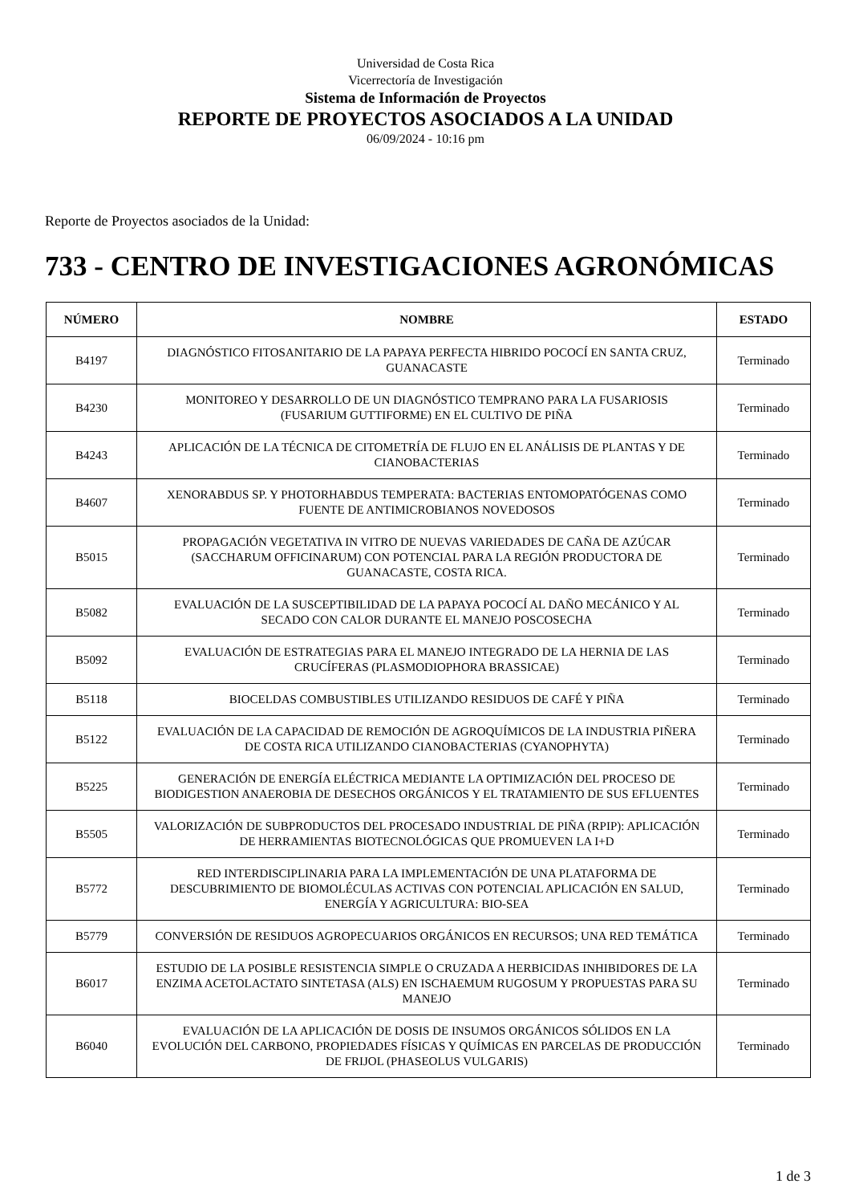Universidad de Costa Rica
Vicerrectoría de Investigación
Sistema de Información de Proyectos
REPORTE DE PROYECTOS ASOCIADOS A LA UNIDAD
06/09/2024 - 10:16 pm
Reporte de Proyectos asociados de la Unidad:
733 - CENTRO DE INVESTIGACIONES AGRONÓMICAS
| NÚMERO | NOMBRE | ESTADO |
| --- | --- | --- |
| B4197 | DIAGNÓSTICO FITOSANITARIO DE LA PAPAYA PERFECTA HIBRIDO POCOCÍ EN SANTA CRUZ, GUANACASTE | Terminado |
| B4230 | MONITOREO Y DESARROLLO DE UN DIAGNÓSTICO TEMPRANO PARA LA FUSARIOSIS (FUSARIUM GUTTIFORME) EN EL CULTIVO DE PIÑA | Terminado |
| B4243 | APLICACIÓN DE LA TÉCNICA DE CITOMETRÍA DE FLUJO EN EL ANÁLISIS DE PLANTAS Y DE CIANOBACTERIAS | Terminado |
| B4607 | XENORABDUS SP. Y PHOTORHABDUS TEMPERATA: BACTERIAS ENTOMOPATÓGENAS COMO FUENTE DE ANTIMICROBIANOS NOVEDOSOS | Terminado |
| B5015 | PROPAGACIÓN VEGETATIVA IN VITRO DE NUEVAS VARIEDADES DE CAÑA DE AZÚCAR (SACCHARUM OFFICINARUM) CON POTENCIAL PARA LA REGIÓN PRODUCTORA DE GUANACASTE, COSTA RICA. | Terminado |
| B5082 | EVALUACIÓN DE LA SUSCEPTIBILIDAD DE LA PAPAYA POCOCÍ AL DAÑO MECÁNICO Y AL SECADO CON CALOR DURANTE EL MANEJO POSCOSECHA | Terminado |
| B5092 | EVALUACIÓN DE ESTRATEGIAS PARA EL MANEJO INTEGRADO DE LA HERNIA DE LAS CRUCÍFERAS (PLASMODIOPHORA BRASSICAE) | Terminado |
| B5118 | BIOCELDAS COMBUSTIBLES UTILIZANDO RESIDUOS DE CAFÉ Y PIÑA | Terminado |
| B5122 | EVALUACIÓN DE LA CAPACIDAD DE REMOCIÓN DE AGROQUÍMICOS DE LA INDUSTRIA PIÑERA DE COSTA RICA UTILIZANDO CIANOBACTERIAS (CYANOPHYTA) | Terminado |
| B5225 | GENERACIÓN DE ENERGÍA ELÉCTRICA MEDIANTE LA OPTIMIZACIÓN DEL PROCESO DE BIODIGESTION ANAEROBIA DE DESECHOS ORGÁNICOS Y EL TRATAMIENTO DE SUS EFLUENTES | Terminado |
| B5505 | VALORIZACIÓN DE SUBPRODUCTOS DEL PROCESADO INDUSTRIAL DE PIÑA (RPIP): APLICACIÓN DE HERRAMIENTAS BIOTECNOLÓGICAS QUE PROMUEVEN LA I+D | Terminado |
| B5772 | RED INTERDISCIPLINARIA PARA LA IMPLEMENTACIÓN DE UNA PLATAFORMA DE DESCUBRIMIENTO DE BIOMOLÉCULAS ACTIVAS CON POTENCIAL APLICACIÓN EN SALUD, ENERGÍA Y AGRICULTURA: BIO-SEA | Terminado |
| B5779 | CONVERSIÓN DE RESIDUOS AGROPECUARIOS ORGÁNICOS EN RECURSOS; UNA RED TEMÁTICA | Terminado |
| B6017 | ESTUDIO DE LA POSIBLE RESISTENCIA SIMPLE O CRUZADA A HERBICIDAS INHIBIDORES DE LA ENZIMA ACETOLACTATO SINTETASA (ALS) EN ISCHAEMUM RUGOSUM Y PROPUESTAS PARA SU MANEJO | Terminado |
| B6040 | EVALUACIÓN DE LA APLICACIÓN DE DOSIS DE INSUMOS ORGÁNICOS SÓLIDOS EN LA EVOLUCIÓN DEL CARBONO, PROPIEDADES FÍSICAS Y QUÍMICAS EN PARCELAS DE PRODUCCIÓN DE FRIJOL (PHASEOLUS VULGARIS) | Terminado |
1 de 3